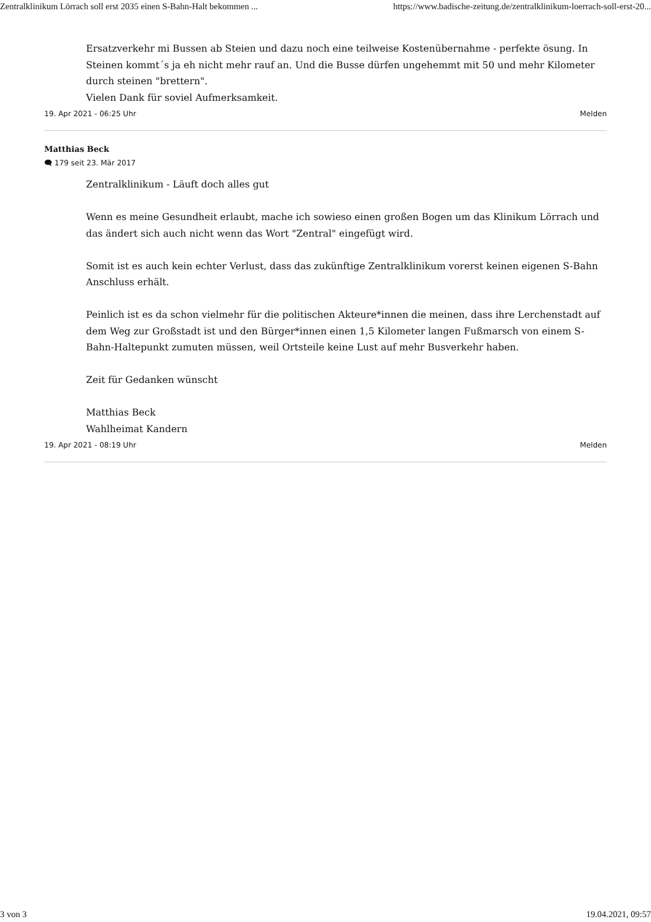Zentralklinikum Lörrach soll erst 2035 einen S-Bahn-Halt bekommen ... https://www.badische-zeitung.de/zentralklinikum-loerrach-soll-erst-20...
Ersatzverkehr mi Bussen ab Steien und dazu noch eine teilweise Kostenübernahme - perfekte ösung. In Steinen kommt´s ja eh nicht mehr rauf an. Und die Busse dürfen ungehemmt mit 50 und mehr Kilometer durch steinen "brettern".
Vielen Dank für soviel Aufmerksamkeit.
19. Apr 2021 - 06:25 Uhr Melden
Matthias Beck
🗨 179 seit 23. Mär 2017
Zentralklinikum - Läuft doch alles gut
Wenn es meine Gesundheit erlaubt, mache ich sowieso einen großen Bogen um das Klinikum Lörrach und das ändert sich auch nicht wenn das Wort "Zentral" eingefügt wird.
Somit ist es auch kein echter Verlust, dass das zukünftige Zentralklinikum vorerst keinen eigenen S-Bahn Anschluss erhält.
Peinlich ist es da schon vielmehr für die politischen Akteure*innen die meinen, dass ihre Lerchenstadt auf dem Weg zur Großstadt ist und den Bürger*innen einen 1,5 Kilometer langen Fußmarsch von einem S-Bahn-Haltepunkt zumuten müssen, weil Ortsteile keine Lust auf mehr Busverkehr haben.
Zeit für Gedanken wünscht
Matthias Beck
Wahlheimat Kandern
19. Apr 2021 - 08:19 Uhr Melden
3 von 3 19.04.2021, 09:57